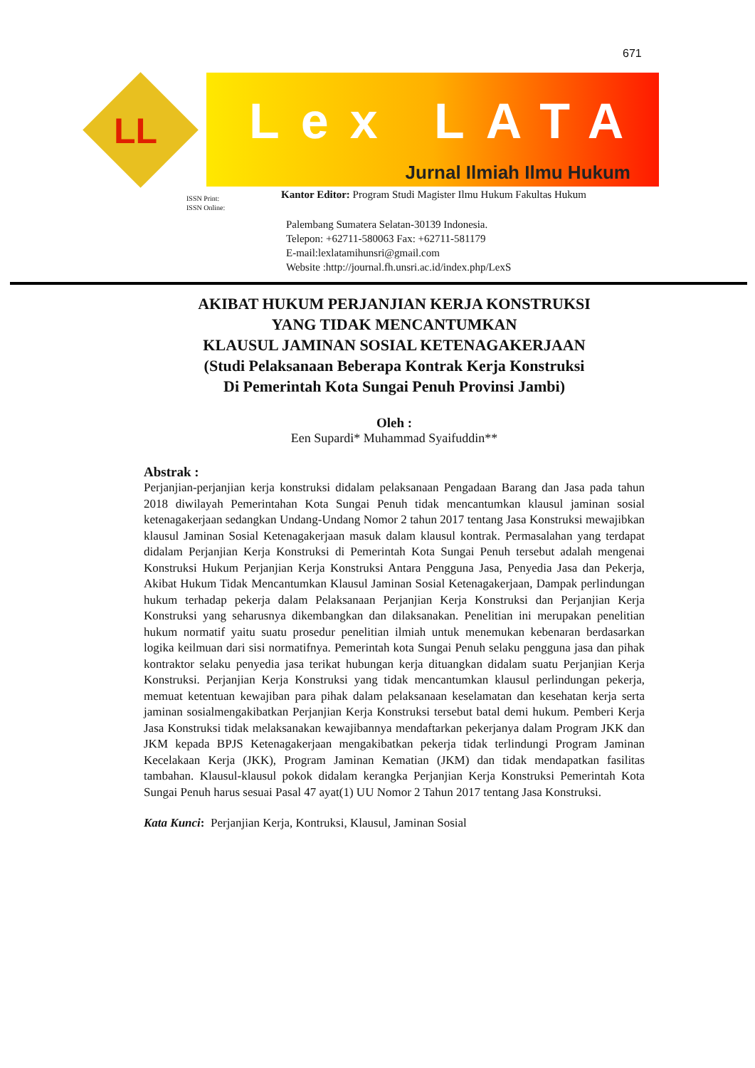671
LL
Lex LATA
Jurnal Ilmiah Ilmu Hukum
ISSN Print:
ISSN Online:
Kantor Editor: Program Studi Magister Ilmu Hukum Fakultas Hukum
Palembang Sumatera Selatan-30139 Indonesia.
Telepon: +62711-580063 Fax: +62711-581179
E-mail:lexlatamihunsri@gmail.com
Website :http://journal.fh.unsri.ac.id/index.php/LexS
AKIBAT HUKUM PERJANJIAN KERJA KONSTRUKSI
YANG TIDAK MENCANTUMKAN
KLAUSUL JAMINAN SOSIAL KETENAGAKERJAAN
(Studi Pelaksanaan Beberapa Kontrak Kerja Konstruksi
Di Pemerintah Kota Sungai Penuh Provinsi Jambi)
Oleh :
Een Supardi* Muhammad Syaifuddin**
Abstrak :
Perjanjian-perjanjian kerja konstruksi didalam pelaksanaan Pengadaan Barang dan Jasa pada tahun 2018 diwilayah Pemerintahan Kota Sungai Penuh tidak mencantumkan klausul jaminan sosial ketenagakerjaan sedangkan Undang-Undang Nomor 2 tahun 2017 tentang Jasa Konstruksi mewajibkan klausul Jaminan Sosial Ketenagakerjaan masuk dalam klausul kontrak. Permasalahan yang terdapat didalam Perjanjian Kerja Konstruksi di Pemerintah Kota Sungai Penuh tersebut adalah mengenai Konstruksi Hukum Perjanjian Kerja Konstruksi Antara Pengguna Jasa, Penyedia Jasa dan Pekerja, Akibat Hukum Tidak Mencantumkan Klausul Jaminan Sosial Ketenagakerjaan, Dampak perlindungan hukum terhadap pekerja dalam Pelaksanaan Perjanjian Kerja Konstruksi dan Perjanjian Kerja Konstruksi yang seharusnya dikembangkan dan dilaksanakan. Penelitian ini merupakan penelitian hukum normatif yaitu suatu prosedur penelitian ilmiah untuk menemukan kebenaran berdasarkan logika keilmuan dari sisi normatifnya. Pemerintah kota Sungai Penuh selaku pengguna jasa dan pihak kontraktor selaku penyedia jasa terikat hubungan kerja dituangkan didalam suatu Perjanjian Kerja Konstruksi. Perjanjian Kerja Konstruksi yang tidak mencantumkan klausul perlindungan pekerja, memuat ketentuan kewajiban para pihak dalam pelaksanaan keselamatan dan kesehatan kerja serta jaminan sosialmengakibatkan Perjanjian Kerja Konstruksi tersebut batal demi hukum. Pemberi Kerja Jasa Konstruksi tidak melaksanakan kewajibannya mendaftarkan pekerjanya dalam Program JKK dan JKM kepada BPJS Ketenagakerjaan mengakibatkan pekerja tidak terlindungi Program Jaminan Kecelakaan Kerja (JKK), Program Jaminan Kematian (JKM) dan tidak mendapatkan fasilitas tambahan. Klausul-klausul pokok didalam kerangka Perjanjian Kerja Konstruksi Pemerintah Kota Sungai Penuh harus sesuai Pasal 47 ayat(1) UU Nomor 2 Tahun 2017 tentang Jasa Konstruksi.
Kata Kunci: Perjanjian Kerja, Kontruksi, Klausul, Jaminan Sosial